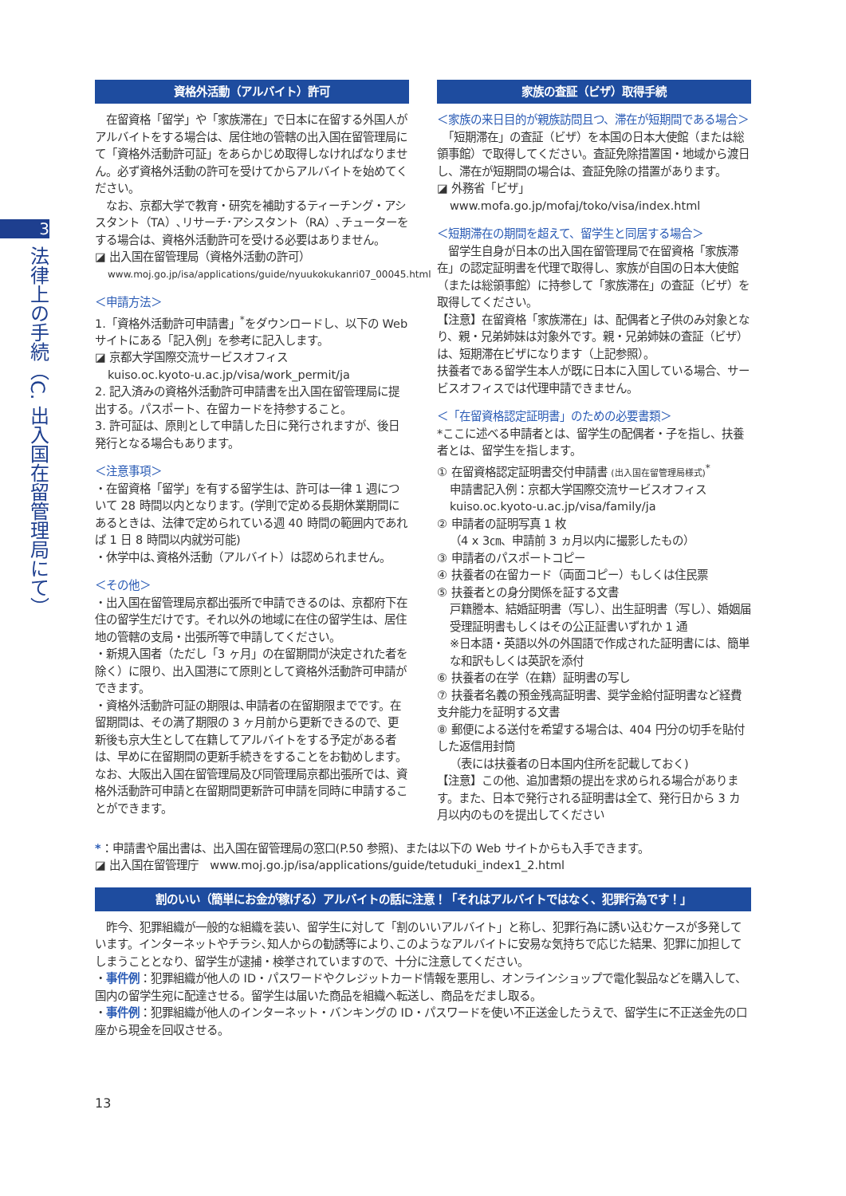3
法律上の手続（C. 出入国在留管理局にて）
資格外活動（アルバイト）許可
　在留資格「留学」や「家族滞在」で日本に在留する外国人がアルバイトをする場合は、居住地の管轄の出入国在留管理局にて「資格外活動許可証」をあらかじめ取得しなければなりません。必ず資格外活動の許可を受けてからアルバイトを始めてください。
　なお、京都大学で教育・研究を補助するティーチング・アシスタント（TA）､リサーチ･アシスタント（RA）､チューターをする場合は、資格外活動許可を受ける必要はありません。
◪ 出入国在留管理局（資格外活動の許可）
www.moj.go.jp/isa/applications/guide/nyuukokukanri07_00045.html
＜申請方法＞
1.「資格外活動許可申請書」<sup>*</sup>をダウンロードし、以下の Web サイトにある「記入例」を参考に記入します。
◪ 京都大学国際交流サービスオフィス
kuiso.oc.kyoto-u.ac.jp/visa/work_permit/ja
2. 記入済みの資格外活動許可申請書を出入国在留管理局に提出する。パスポート、在留カードを持参すること。
3. 許可証は、原則として申請した日に発行されますが、後日発行となる場合もあります。
＜注意事項＞
・在留資格「留学」を有する留学生は、許可は一律 1 週について 28 時間以内となります。(学則で定める長期休業期間にあるときは、法律で定められている週 40 時間の範囲内であれば 1 日 8 時間以内就労可能)
・休学中は､資格外活動（アルバイト）は認められません。
＜その他＞
・出入国在留管理局京都出張所で申請できるのは、京都府下在住の留学生だけです。それ以外の地域に在住の留学生は、居住地の管轄の支局・出張所等で申請してください。
・新規入国者（ただし「3 ヶ月」の在留期間が決定された者を除く）に限り、出入国港にて原則として資格外活動許可申請ができます。
・資格外活動許可証の期限は､申請者の在留期限までです。在留期間は、その満了期限の 3 ヶ月前から更新できるので、更新後も京大生として在籍してアルバイトをする予定がある者は、早めに在留期間の更新手続きをすることをお勧めします。なお、大阪出入国在留管理局及び同管理局京都出張所では、資格外活動許可申請と在留期間更新許可申請を同時に申請することができます。
家族の査証（ビザ）取得手続
＜家族の来日目的が親族訪問且つ、滞在が短期間である場合＞
　「短期滞在」の査証（ビザ）を本国の日本大使館（または総領事館）で取得してください。査証免除措置国・地域から渡日し、滞在が短期間の場合は、査証免除の措置があります。
◪ 外務省「ビザ」
www.mofa.go.jp/mofaj/toko/visa/index.html
＜短期滞在の期間を超えて、留学生と同居する場合＞
　留学生自身が日本の出入国在留管理局で在留資格「家族滞在」の認定証明書を代理で取得し、家族が自国の日本大使館（または総領事館）に持参して「家族滞在」の査証（ビザ）を取得してください。
【注意】在留資格「家族滞在」は、配偶者と子供のみ対象となり、親・兄弟姉妹は対象外です。親・兄弟姉妹の査証（ビザ）は、短期滞在ビザになります（上記参照）。
扶養者である留学生本人が既に日本に入国している場合、サービスオフィスでは代理申請できません。
＜「在留資格認定証明書」のための必要書類＞
*ここに述べる申請者とは、留学生の配偶者・子を指し、扶養者とは、留学生を指します。
① 在留資格認定証明書交付申請書 (出入国在留管理局様式)<sup>*</sup>
申請書記入例：京都大学国際交流サービスオフィス
kuiso.oc.kyoto-u.ac.jp/visa/family/ja
② 申請者の証明写真 1 枚
（4 x 3㎝、申請前 3 ヵ月以内に撮影したもの）
③ 申請者のパスポートコピー
④ 扶養者の在留カード（両面コピー）もしくは住民票
⑤ 扶養者との身分関係を証する文書
戸籍謄本、結婚証明書（写し）、出生証明書（写し）、婚姻届受理証明書もしくはその公正証書いずれか 1 通
※日本語・英語以外の外国語で作成された証明書には、簡単な和訳もしくは英訳を添付
⑥ 扶養者の在学（在籍）証明書の写し
⑦ 扶養者名義の預金残高証明書、奨学金給付証明書など経費支弁能力を証明する文書
⑧ 郵便による送付を希望する場合は、404 円分の切手を貼付した返信用封筒
（表には扶養者の日本国内住所を記載しておく)
【注意】この他、追加書類の提出を求められる場合があります。また、日本で発行される証明書は全て、発行日から 3 カ月以内のものを提出してください
*：申請書や届出書は、出入国在留管理局の窓口(P.50 参照)、または以下の Web サイトからも入手できます。
◪ 出入国在留管理庁　www.moj.go.jp/isa/applications/guide/tetuduki_index1_2.html
割のいい（簡単にお金が稼げる）アルバイトの話に注意！「それはアルバイトではなく、犯罪行為です！」
　昨今、犯罪組織が一般的な組織を装い、留学生に対して「割のいいアルバイト」と称し、犯罪行為に誘い込むケースが多発しています。インターネットやチラシ､知人からの勧誘等により､このようなアルバイトに安易な気持ちで応じた結果、犯罪に加担してしまうこととなり、留学生が逮捕・検挙されていますので、十分に注意してください。
・事件例：犯罪組織が他人の ID・パスワードやクレジットカード情報を悪用し、オンラインショップで電化製品などを購入して、国内の留学生宛に配達させる。留学生は届いた商品を組織へ転送し、商品をだまし取る。
・事件例：犯罪組織が他人のインターネット・バンキングの ID・パスワードを使い不正送金したうえで、留学生に不正送金先の口座から現金を回収させる。
13